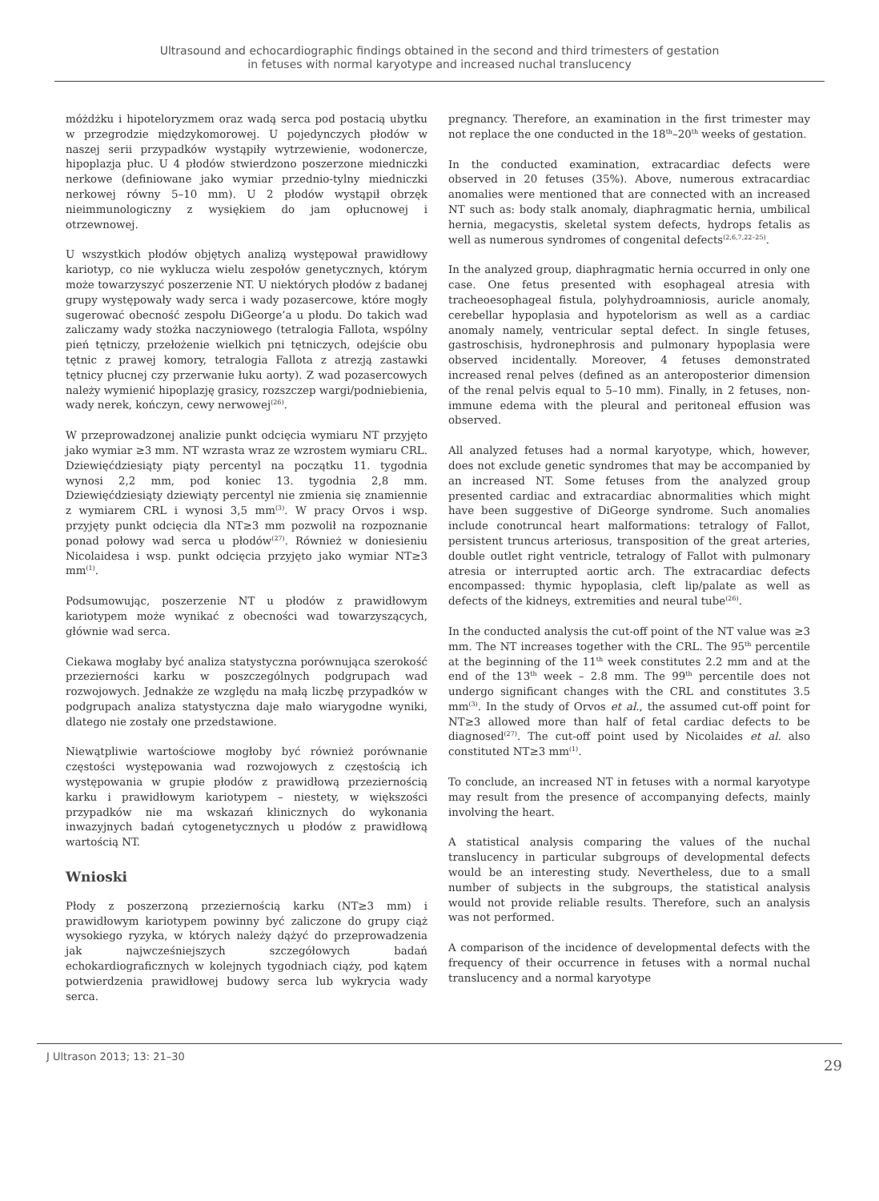Ultrasound and echocardiographic findings obtained in the second and third trimesters of gestation
in fetuses with normal karyotype and increased nuchal translucency
móżdżku i hipoteloryzmem oraz wadą serca pod postacią ubytku w przegrodzie międzykomorowej. U pojedynczych płodów w naszej serii przypadków wystąpiły wytrzewienie, wodonercze, hipoplazja płuc. U 4 płodów stwierdzono poszerzone miedniczki nerkowe (definiowane jako wymiar przednio-tylny miedniczki nerkowej równy 5–10 mm). U 2 płodów wystąpił obrzęk nieimmunologiczny z wysiękiem do jam opłucnowej i otrzewnowej.
U wszystkich płodów objętych analizą występował prawidłowy kariotyp, co nie wyklucza wielu zespołów genetycznych, którym może towarzyszyć poszerzenie NT. U niektórych płodów z badanej grupy występowały wady serca i wady pozasercowe, które mogły sugerować obecność zespołu DiGeorge’a u płodu. Do takich wad zaliczamy wady stożka naczyniowego (tetralogia Fallota, wspólny pień tętniczy, przełożenie wielkich pni tętniczych, odejście obu tętnic z prawej komory, tetralogia Fallota z atrezją zastawki tętnicy płucnej czy przerwanie łuku aorty). Z wad pozasercowych należy wymienić hipoplazję grasicy, rozszczep wargi/podniebienia, wady nerek, kończyn, cewy nerwowej<sup>(26)</sup>.
W przeprowadzonej analizie punkt odcięcia wymiaru NT przyjęto jako wymiar ≥3 mm. NT wzrasta wraz ze wzrostem wymiaru CRL. Dziewięćdziesiąty piąty percentyl na początku 11. tygodnia wynosi 2,2 mm, pod koniec 13. tygodnia 2,8 mm. Dziewięćdziesiąty dziewiąty percentyl nie zmienia się znamiennie z wymiarem CRL i wynosi 3,5 mm<sup>(3)</sup>. W pracy Orvos i wsp. przyjęty punkt odcięcia dla NT≥3 mm pozwolił na rozpoznanie ponad połowy wad serca u płodów<sup>(27)</sup>. Również w doniesieniu Nicolaidesa i wsp. punkt odcięcia przyjęto jako wymiar NT≥3 mm<sup>(1)</sup>.
Podsumowując, poszerzenie NT u płodów z prawidłowym kariotypem może wynikać z obecności wad towarzyszących, głównie wad serca.
Ciekawa mogłaby być analiza statystyczna porównująca szerokość przezierności karku w poszczególnych podgrupach wad rozwojowych. Jednakże ze względu na małą liczbę przypadków w podgrupach analiza statystyczna daje mało wiarygodne wyniki, dlatego nie zostały one przedstawione.
Niewątpliwie wartościowe mogłoby być również porównanie częstości występowania wad rozwojowych z częstością ich występowania w grupie płodów z prawidłową przeziernością karku i prawidłowym kariotypem – niestety, w większości przypadków nie ma wskazań klinicznych do wykonania inwazyjnych badań cytogenetycznych u płodów z prawidłową wartością NT.
Wnioski
Płody z poszerzoną przeziernością karku (NT≥3 mm) i prawidłowym kariotypem powinny być zaliczone do grupy ciąż wysokiego ryzyka, w których należy dążyć do przeprowadzenia jak najwcześniejszych szczegółowych badań echokardiograficznych w kolejnych tygodniach ciąży, pod kątem potwierdzenia prawidłowej budowy serca lub wykrycia wady serca.
pregnancy. Therefore, an examination in the first trimester may not replace the one conducted in the 18<sup>th</sup>–20<sup>th</sup> weeks of gestation.
In the conducted examination, extracardiac defects were observed in 20 fetuses (35%). Above, numerous extracardiac anomalies were mentioned that are connected with an increased NT such as: body stalk anomaly, diaphragmatic hernia, umbilical hernia, megacystis, skeletal system defects, hydrops fetalis as well as numerous syndromes of congenital defects<sup>(2,6,7,22–25)</sup>.
In the analyzed group, diaphragmatic hernia occurred in only one case. One fetus presented with esophageal atresia with tracheoesophageal fistula, polyhydroamniosis, auricle anomaly, cerebellar hypoplasia and hypotelorism as well as a cardiac anomaly namely, ventricular septal defect. In single fetuses, gastroschisis, hydronephrosis and pulmonary hypoplasia were observed incidentally. Moreover, 4 fetuses demonstrated increased renal pelves (defined as an anteroposterior dimension of the renal pelvis equal to 5–10 mm). Finally, in 2 fetuses, non-immune edema with the pleural and peritoneal effusion was observed.
All analyzed fetuses had a normal karyotype, which, however, does not exclude genetic syndromes that may be accompanied by an increased NT. Some fetuses from the analyzed group presented cardiac and extracardiac abnormalities which might have been suggestive of DiGeorge syndrome. Such anomalies include conotruncal heart malformations: tetralogy of Fallot, persistent truncus arteriosus, transposition of the great arteries, double outlet right ventricle, tetralogy of Fallot with pulmonary atresia or interrupted aortic arch. The extracardiac defects encompassed: thymic hypoplasia, cleft lip/palate as well as defects of the kidneys, extremities and neural tube<sup>(26)</sup>.
In the conducted analysis the cut-off point of the NT value was ≥3 mm. The NT increases together with the CRL. The 95<sup>th</sup> percentile at the beginning of the 11<sup>th</sup> week constitutes 2.2 mm and at the end of the 13<sup>th</sup> week – 2.8 mm. The 99<sup>th</sup> percentile does not undergo significant changes with the CRL and constitutes 3.5 mm<sup>(3)</sup>. In the study of Orvos et al., the assumed cut-off point for NT≥3 allowed more than half of fetal cardiac defects to be diagnosed<sup>(27)</sup>. The cut-off point used by Nicolaides et al. also constituted NT≥3 mm<sup>(1)</sup>.
To conclude, an increased NT in fetuses with a normal karyotype may result from the presence of accompanying defects, mainly involving the heart.
A statistical analysis comparing the values of the nuchal translucency in particular subgroups of developmental defects would be an interesting study. Nevertheless, due to a small number of subjects in the subgroups, the statistical analysis would not provide reliable results. Therefore, such an analysis was not performed.
A comparison of the incidence of developmental defects with the frequency of their occurrence in fetuses with a normal nuchal translucency and a normal karyotype
J Ultrason 2013; 13: 21–30 29